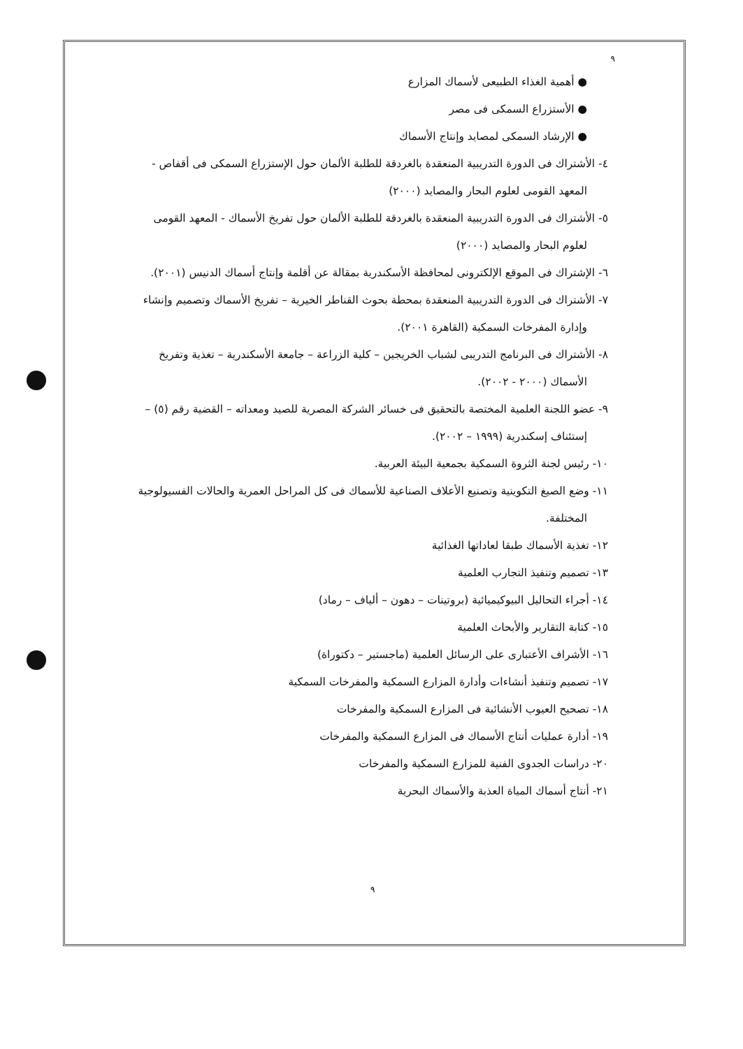٩
● أهمية الغذاء الطبيعى لأسماك المزارع
● الأستزراع السمكى فى مصر
● الإرشاد السمكى لمصايد وإنتاج الأسماك
٤- الأشتراك فى الدورة التدريبية المنعقدة بالغردقة للطلبة الألمان حول الإستزراع السمكى فى أقفاص - المعهد القومى لعلوم البحار والمصايد (٢٠٠٠)
٥- الأشتراك فى الدورة التدريبية المنعقدة بالغردقة للطلبة الألمان حول تفريخ الأسماك - المعهد القومى لعلوم البحار والمصايد (٢٠٠٠)
٦- الإشتراك فى الموقع الإلكترونى لمحافظة الأسكندرية بمقالة عن أقلمة وإنتاج أسماك الدنيس (٢٠٠١).
٧- الأشتراك فى الدورة التدريبية المنعقدة بمحطة بحوث القناطر الخيرية – تفريخ الأسماك وتصميم وإنشاء وإدارة المفرخات السمكية (القاهرة ٢٠٠١).
٨- الأشتراك فى البرنامج التدريبى لشباب الخريجين – كلية الزراعة – جامعة الأسكندرية – تغذية وتفريخ الأسماك (٢٠٠٠ - ٢٠٠٢).
٩- عضو اللجنة العلمية المختصة بالتحقيق فى خسائر الشركة المصرية للصيد ومعداته – القضية رقم (٥) – إستئناف إسكندرية (١٩٩٩ – ٢٠٠٢).
١٠- رئيس لجنة الثروة السمكية بجمعية البيئة العربية.
١١- وضع الصيغ التكوينية وتصنيع الأعلاف الصناعية للأسماك فى كل المراحل العمرية والحالات الفسيولوجية المختلفة.
١٢- تغذية الأسماك طبقا لعاداتها الغذائية
١٣- تصميم وتنفيذ التجارب العلمية
١٤- أجراء التحاليل البيوكيميائية (بروتينات – دهون – ألياف – رماد)
١٥- كتابة التقارير والأبحاث العلمية
١٦- الأشراف الأعتبارى على الرسائل العلمية (ماجستير – دكتوراة)
١٧- تصميم وتنفيذ أنشاءات وأدارة المزارع السمكية والمفرخات السمكية
١٨- تصحيح العيوب الأنشائية فى المزارع السمكية والمفرخات
١٩- أدارة عمليات أنتاج الأسماك فى المزارع السمكية والمفرخات
٢٠- دراسات الجدوى الفنية للمزارع السمكية والمفرخات
٢١- أنتاج أسماك المياة العذبة والأسماك البحرية
٩